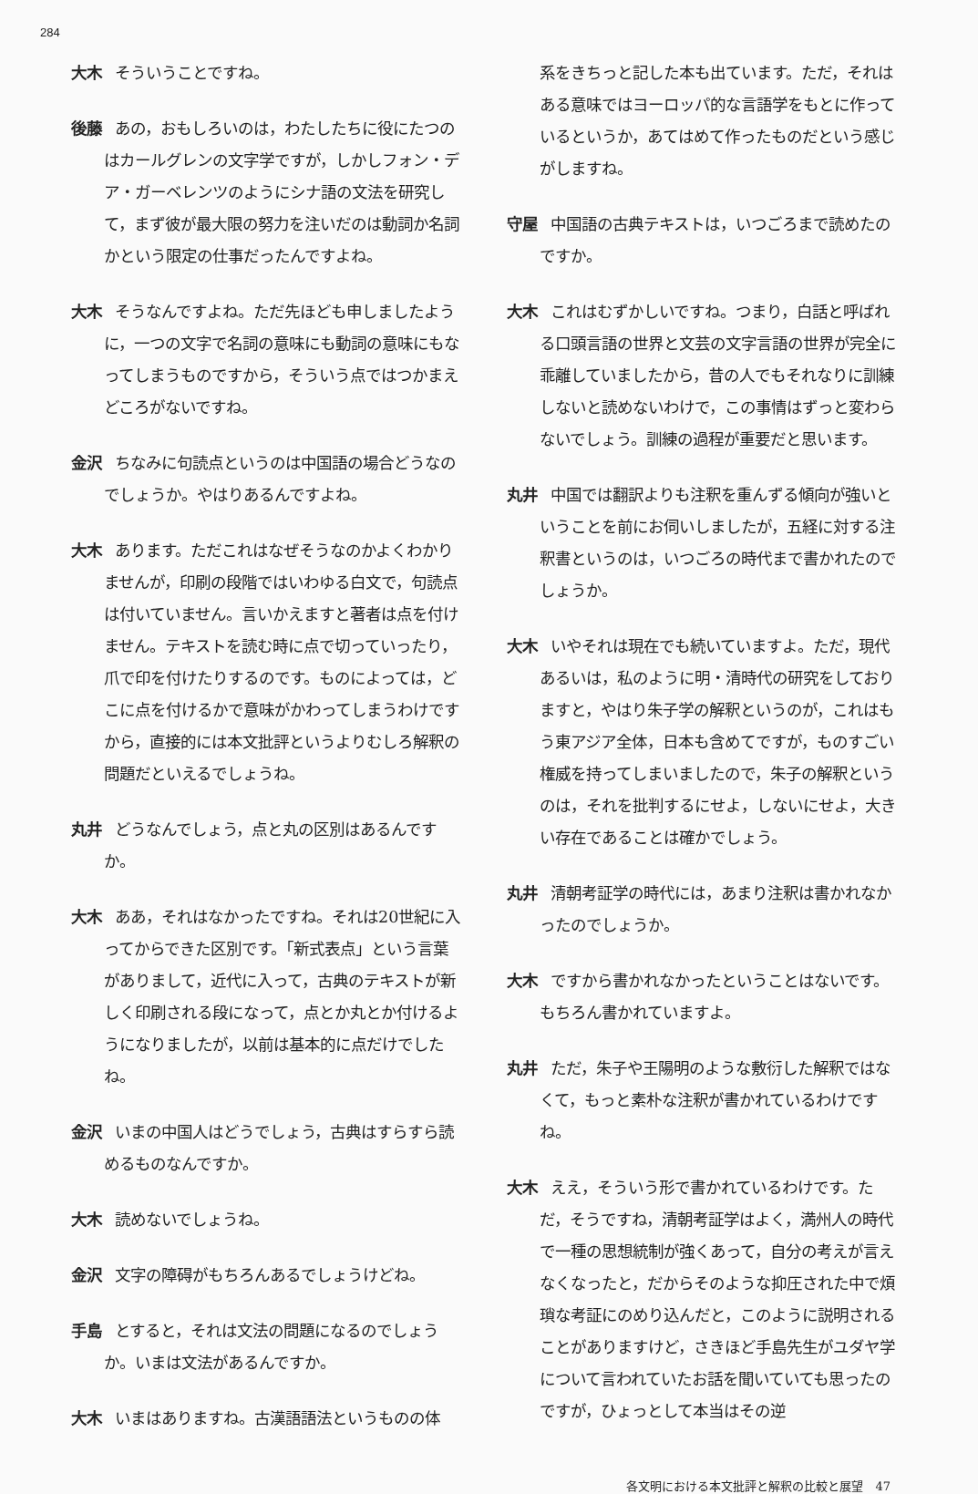284
大木 そういうことですね。
後藤 あの，おもしろいのは，わたしたちに役にたつのはカールグレンの文字学ですが，しかしフォン・デア・ガーベレンツのようにシナ語の文法を研究して，まず彼が最大限の努力を注いだのは動詞か名詞かという限定の仕事だったんですよね。
大木 そうなんですよね。ただ先ほども申しましたように，一つの文字で名詞の意味にも動詞の意味にもなってしまうものですから，そういう点ではつかまえどころがないですね。
金沢 ちなみに句読点というのは中国語の場合どうなのでしょうか。やはりあるんですよね。
大木 あります。ただこれはなぜそうなのかよくわかりませんが，印刷の段階ではいわゆる白文で，句読点は付いていません。言いかえますと著者は点を付けません。テキストを読む時に点で切っていったり，爪で印を付けたりするのです。ものによっては，どこに点を付けるかで意味がかわってしまうわけですから，直接的には本文批評というよりむしろ解釈の問題だといえるでしょうね。
丸井 どうなんでしょう，点と丸の区別はあるんですか。
大木 ああ，それはなかったですね。それは20世紀に入ってからできた区別です。「新式表点」という言葉がありまして，近代に入って，古典のテキストが新しく印刷される段になって，点とか丸とか付けるようになりましたが，以前は基本的に点だけでしたね。
金沢 いまの中国人はどうでしょう，古典はすらすら読めるものなんですか。
大木 読めないでしょうね。
金沢 文字の障碍がもちろんあるでしょうけどね。
手島 とすると，それは文法の問題になるのでしょうか。いまは文法があるんですか。
大木 いまはありますね。古漢語語法というものの体
系をきちっと記した本も出ています。ただ，それはある意味ではヨーロッパ的な言語学をもとに作っているというか，あてはめて作ったものだという感じがしますね。
守屋 中国語の古典テキストは，いつごろまで読めたのですか。
大木 これはむずかしいですね。つまり，白話と呼ばれる口頭言語の世界と文芸の文字言語の世界が完全に乖離していましたから，昔の人でもそれなりに訓練しないと読めないわけで，この事情はずっと変わらないでしょう。訓練の過程が重要だと思います。
丸井 中国では翻訳よりも注釈を重んずる傾向が強いということを前にお伺いしましたが，五経に対する注釈書というのは，いつごろの時代まで書かれたのでしょうか。
大木 いやそれは現在でも続いていますよ。ただ，現代あるいは，私のように明・清時代の研究をしておりますと，やはり朱子学の解釈というのが，これはもう東アジア全体，日本も含めてですが，ものすごい権威を持ってしまいましたので，朱子の解釈というのは，それを批判するにせよ，しないにせよ，大きい存在であることは確かでしょう。
丸井 清朝考証学の時代には，あまり注釈は書かれなかったのでしょうか。
大木 ですから書かれなかったということはないです。もちろん書かれていますよ。
丸井 ただ，朱子や王陽明のような敷衍した解釈ではなくて，もっと素朴な注釈が書かれているわけですね。
大木 ええ，そういう形で書かれているわけです。ただ，そうですね，清朝考証学はよく，満州人の時代で一種の思想統制が強くあって，自分の考えが言えなくなったと，だからそのような抑圧された中で煩瑣な考証にのめり込んだと，このように説明されることがありますけど，さきほど手島先生がユダヤ学について言われていたお話を聞いていても思ったのですが，ひょっとして本当はその逆
各文明における本文批評と解釈の比較と展望　47